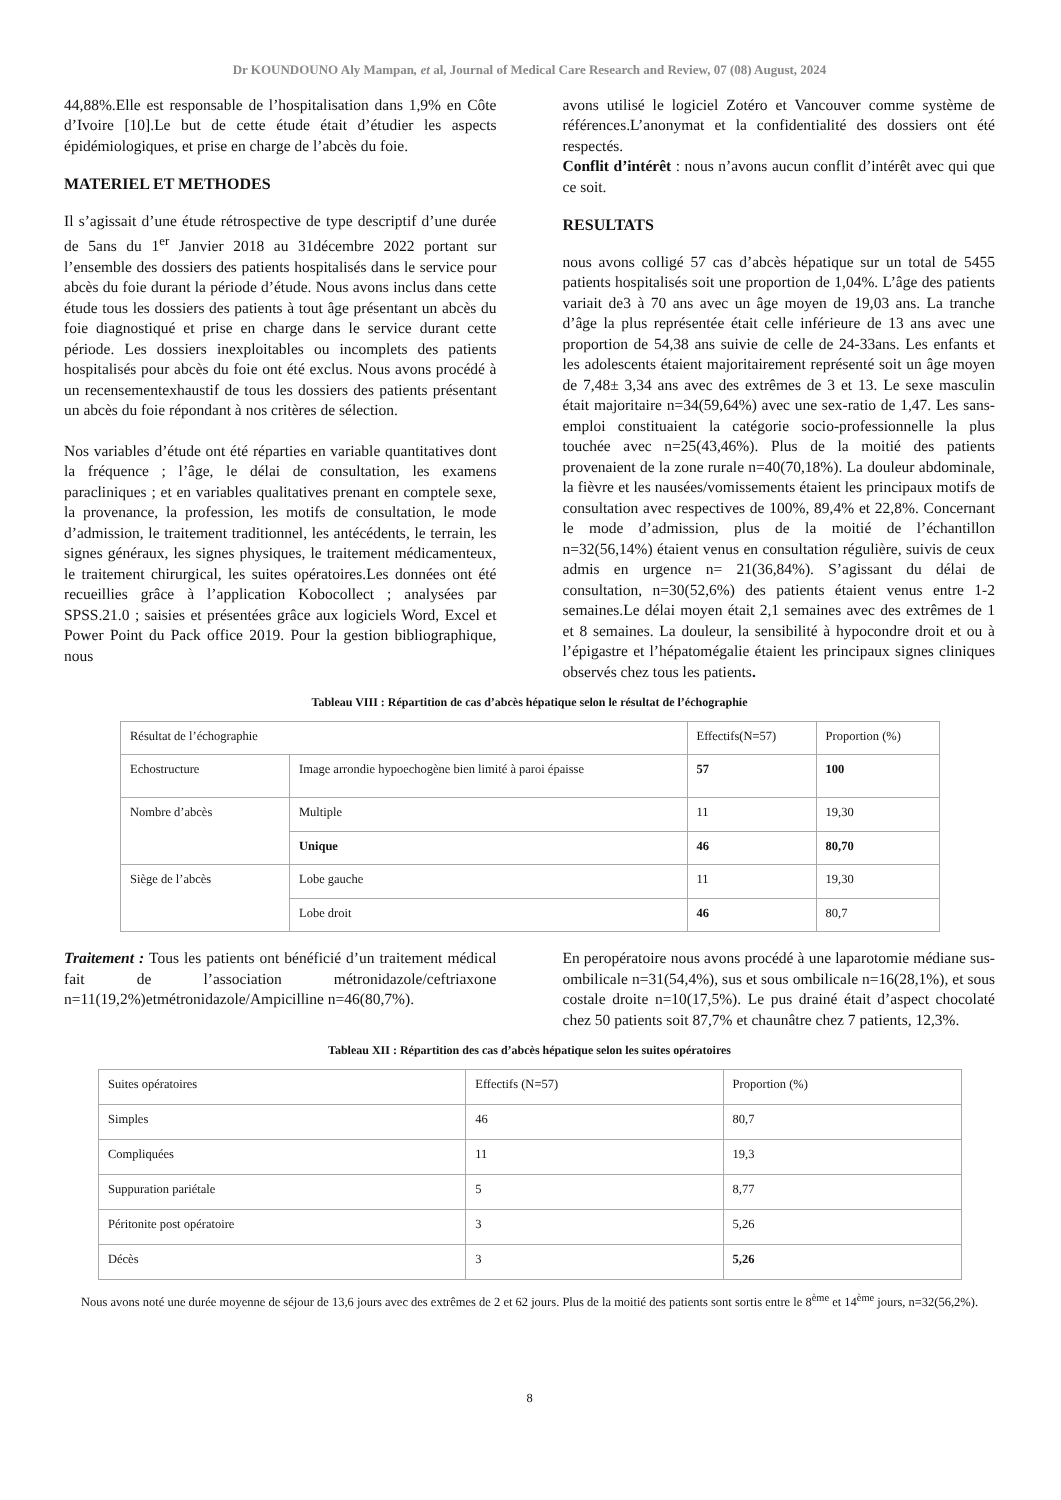Dr KOUNDOUNO Aly Mampan, et al, Journal of Medical Care Research and Review, 07 (08) August, 2024
44,88%.Elle est responsable de l’hospitalisation dans 1,9% en Côte d’Ivoire [10].Le but de cette étude était d’étudier les aspects épidémiologiques, et prise en charge de l’abcès du foie.
MATERIEL ET METHODES
Il s’agissait d’une étude rétrospective de type descriptif d’une durée de 5ans du 1<sup>er</sup> Janvier 2018 au 31décembre 2022 portant sur l’ensemble des dossiers des patients hospitalisés dans le service pour abcès du foie durant la période d’étude. Nous avons inclus dans cette étude tous les dossiers des patients à tout âge présentant un abcès du foie diagnostiqué et prise en charge dans le service durant cette période. Les dossiers inexploitables ou incomplets des patients hospitalisés pour abcès du foie ont été exclus. Nous avons procédé à un recensementexhaustif de tous les dossiers des patients présentant un abcès du foie répondant à nos critères de sélection.
Nos variables d’étude ont été réparties en variable quantitatives dont la fréquence ; l’âge, le délai de consultation, les examens paracliniques ; et en variables qualitatives prenant en comptele sexe, la provenance, la profession, les motifs de consultation, le mode d’admission, le traitement traditionnel, les antécédents, le terrain, les signes généraux, les signes physiques, le traitement médicamenteux, le traitement chirurgical, les suites opératoires.Les données ont été recueillies grâce à l’application Kobocollect ; analysées par SPSS.21.0 ; saisies et présentées grâce aux logiciels Word, Excel et Power Point du Pack office 2019. Pour la gestion bibliographique, nous
avons utilisé le logiciel Zotéro et Vancouver comme système de références.L’anonymat et la confidentialité des dossiers ont été respectés.
Conflit d’intérêt : nous n’avons aucun conflit d’intérêt avec qui que ce soit.
RESULTATS
nous avons colligé 57 cas d’abcès hépatique sur un total de 5455 patients hospitalisés soit une proportion de 1,04%. L’âge des patients variait de3 à 70 ans avec un âge moyen de 19,03 ans. La tranche d’âge la plus représentée était celle inférieure de 13 ans avec une proportion de 54,38 ans suivie de celle de 24-33ans. Les enfants et les adolescents étaient majoritairement représenté soit un âge moyen de 7,48± 3,34 ans avec des extrêmes de 3 et 13. Le sexe masculin était majoritaire n=34(59,64%) avec une sex-ratio de 1,47. Les sans-emploi constituaient la catégorie socio-professionnelle la plus touchée avec n=25(43,46%). Plus de la moitié des patients provenaient de la zone rurale n=40(70,18%). La douleur abdominale, la fièvre et les nausées/vomissements étaient les principaux motifs de consultation avec respectives de 100%, 89,4% et 22,8%. Concernant le mode d’admission, plus de la moitié de l’échantillon n=32(56,14%) étaient venus en consultation régulière, suivis de ceux admis en urgence n= 21(36,84%). S’agissant du délai de consultation, n=30(52,6%) des patients étaient venus entre 1-2 semaines.Le délai moyen était 2,1 semaines avec des extrêmes de 1 et 8 semaines. La douleur, la sensibilité à hypocondre droit et ou à l’épigastre et l’hépatomégalie étaient les principaux signes cliniques observés chez tous les patients.
Tableau VIII : Répartition de cas d’abcès hépatique selon le résultat de l’échographie
| Résultat de l’échographie | | Effectifs(N=57) | Proportion (%) |
| --- | --- | --- | --- |
| Echostructure | Image arrondie hypoechogène bien limité à paroi épaisse | 57 | 100 |
| Nombre d’abcès | Multiple | 11 | 19,30 |
| | Unique | 46 | 80,70 |
| Siège de l’abcès | Lobe gauche | 11 | 19,30 |
| | Lobe droit | 46 | 80,7 |
Traitement : Tous les patients ont bénéficié d’un traitement médical fait de l’association métronidazole/ceftriaxone n=11(19,2%)etmétronidazole/Ampicilline n=46(80,7%).
En peropératoire nous avons procédé à une laparotomie médiane sus-ombilicale n=31(54,4%), sus et sous ombilicale n=16(28,1%), et sous costale droite n=10(17,5%). Le pus drainé était d’aspect chocolaté chez 50 patients soit 87,7% et chaunâtre chez 7 patients, 12,3%.
Tableau XII : Répartition des cas d’abcès hépatique selon les suites opératoires
| Suites opératoires | Effectifs (N=57) | Proportion (%) |
| --- | --- | --- |
| Simples | 46 | 80,7 |
| Compliquées | 11 | 19,3 |
| Suppuration pariétale | 5 | 8,77 |
| Péritonite post opératoire | 3 | 5,26 |
| Décès | 3 | 5,26 |
Nous avons noté une durée moyenne de séjour de 13,6 jours avec des extrêmes de 2 et 62 jours. Plus de la moitié des patients sont sortis entre le 8<sup>ème</sup> et 14<sup>ème</sup> jours, n=32(56,2%).
8